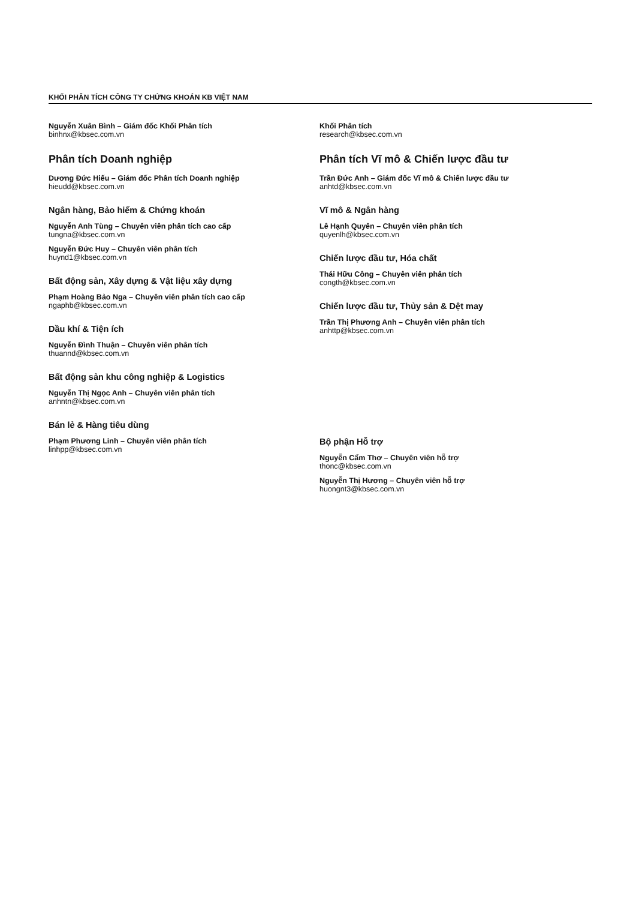KHỐI PHÂN TÍCH CÔNG TY CHỨNG KHOÁN KB VIỆT NAM
Nguyễn Xuân Bình – Giám đốc Khối Phân tích
binhnx@kbsec.com.vn
Phân tích Doanh nghiệp
Dương Đức Hiếu – Giám đốc Phân tích Doanh nghiệp
hieudd@kbsec.com.vn
Ngân hàng, Bảo hiểm & Chứng khoán
Nguyễn Anh Tùng – Chuyên viên phân tích cao cấp
tungna@kbsec.com.vn
Nguyễn Đức Huy – Chuyên viên phân tích
huynd1@kbsec.com.vn
Bất động sản, Xây dựng & Vật liệu xây dựng
Phạm Hoàng Bảo Nga – Chuyên viên phân tích cao cấp
ngaphb@kbsec.com.vn
Dầu khí & Tiện ích
Nguyễn Đình Thuận – Chuyên viên phân tích
thuannd@kbsec.com.vn
Bất động sản khu công nghiệp & Logistics
Nguyễn Thị Ngọc Anh – Chuyên viên phân tích
anhntn@kbsec.com.vn
Bán lẻ & Hàng tiêu dùng
Phạm Phương Linh – Chuyên viên phân tích
linhpp@kbsec.com.vn
Khối Phân tích
research@kbsec.com.vn
Phân tích Vĩ mô & Chiến lược đầu tư
Trần Đức Anh – Giám đốc Vĩ mô & Chiến lược đầu tư
anhtd@kbsec.com.vn
Vĩ mô & Ngân hàng
Lê Hạnh Quyên – Chuyên viên phân tích
quyenlh@kbsec.com.vn
Chiến lược đầu tư, Hóa chất
Thái Hữu Công – Chuyên viên phân tích
congth@kbsec.com.vn
Chiến lược đầu tư, Thủy sản & Dệt may
Trần Thị Phương Anh – Chuyên viên phân tích
anhttp@kbsec.com.vn
Bộ phận Hỗ trợ
Nguyễn Cẩm Thơ – Chuyên viên hỗ trợ
thonc@kbsec.com.vn
Nguyễn Thị Hương – Chuyên viên hỗ trợ
huongnt3@kbsec.com.vn